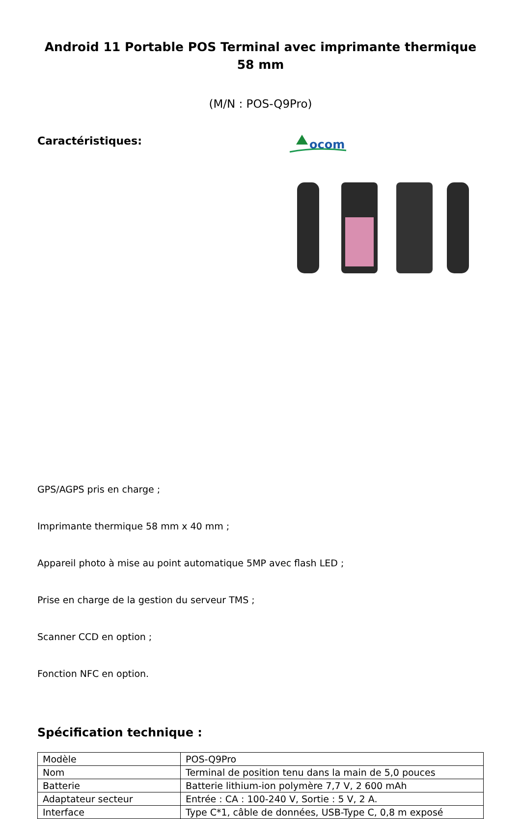Android 11 Portable POS Terminal avec imprimante thermique 58 mm
(M/N : POS-Q9Pro)
Caractéristiques:
ocom
GPS/AGPS pris en charge ;
Imprimante thermique 58 mm x 40 mm ;
Appareil photo à mise au point automatique 5MP avec flash LED ;
Prise en charge de la gestion du serveur TMS ;
Scanner CCD en option ;
Fonction NFC en option.
Spécification technique :
| Modèle | POS-Q9Pro |
| Nom | Terminal de position tenu dans la main de 5,0 pouces |
| Batterie | Batterie lithium-ion polymère 7,7 V, 2 600 mAh |
| Adaptateur secteur | Entrée : CA : 100-240 V, Sortie : 5 V, 2 A. |
| Interface | Type C*1, câble de données, USB-Type C, 0,8 m exposé |